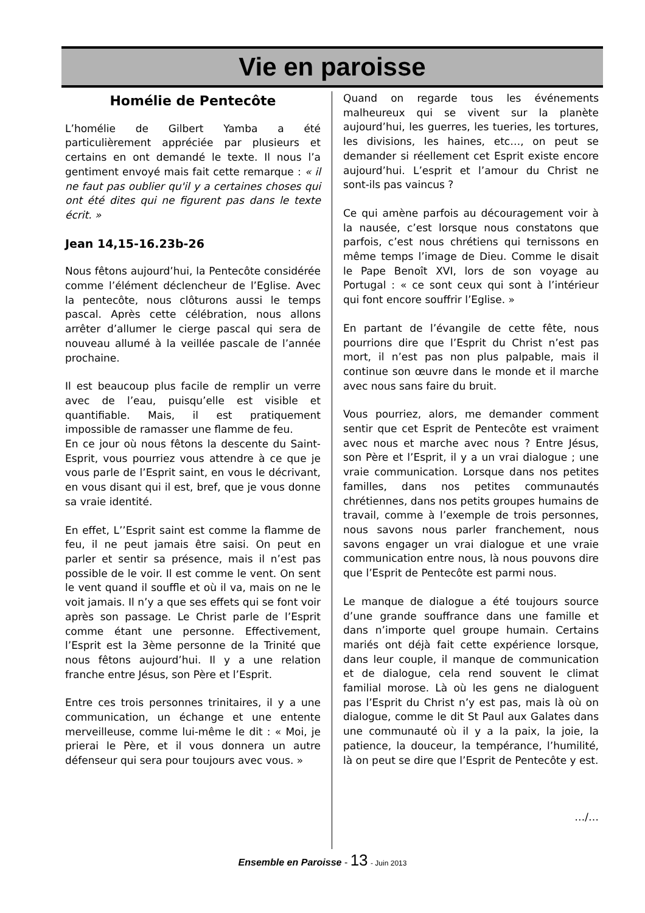Vie en paroisse
Homélie de Pentecôte
L’homélie de Gilbert Yamba a été particulièrement appréciée par plusieurs et certains en ont demandé le texte. Il nous l’a gentiment envoyé mais fait cette remarque : « il ne faut pas oublier qu'il y a certaines choses qui ont été dites qui ne figurent pas dans le texte écrit. »
Jean 14,15-16.23b-26
Nous fêtons aujourd’hui, la Pentecôte considérée comme l’élément déclencheur de l’Eglise. Avec la pentecôte, nous clôturons aussi le temps pascal. Après cette célébration, nous allons arrêter d’allumer le cierge pascal qui sera de nouveau allumé à la veillée pascale de l’année prochaine.
Il est beaucoup plus facile de remplir un verre avec de l’eau, puisqu’elle est visible et quantifiable. Mais, il est pratiquement impossible de ramasser une flamme de feu.
En ce jour où nous fêtons la descente du Saint-Esprit, vous pourriez vous attendre à ce que je vous parle de l’Esprit saint, en vous le décrivant, en vous disant qui il est, bref, que je vous donne sa vraie identité.
En effet, L’’Esprit saint est comme la flamme de feu, il ne peut jamais être saisi. On peut en parler et sentir sa présence, mais il n’est pas possible de le voir. Il est comme le vent. On sent le vent quand il souffle et où il va, mais on ne le voit jamais. Il n’y a que ses effets qui se font voir après son passage. Le Christ parle de l’Esprit comme étant une personne. Effectivement, l’Esprit est la 3ème personne de la Trinité que nous fêtons aujourd’hui. Il y a une relation franche entre Jésus, son Père et l’Esprit.
Entre ces trois personnes trinitaires, il y a une communication, un échange et une entente merveilleuse, comme lui-même le dit : « Moi, je prierai le Père, et il vous donnera un autre défenseur qui sera pour toujours avec vous. »
Quand on regarde tous les événements malheureux qui se vivent sur la planète aujourd’hui, les guerres, les tueries, les tortures, les divisions, les haines, etc…, on peut se demander si réellement cet Esprit existe encore aujourd’hui. L’esprit et l’amour du Christ ne sont-ils pas vaincus ?
Ce qui amène parfois au découragement voir à la nausée, c’est lorsque nous constatons que parfois, c’est nous chrétiens qui ternissons en même temps l’image de Dieu. Comme le disait le Pape Benoît XVI, lors de son voyage au Portugal : « ce sont ceux qui sont à l’intérieur qui font encore souffrir l’Eglise. »
En partant de l’évangile de cette fête, nous pourrions dire que l’Esprit du Christ n’est pas mort, il n’est pas non plus palpable, mais il continue son œuvre dans le monde et il marche avec nous sans faire du bruit.
Vous pourriez, alors, me demander comment sentir que cet Esprit de Pentecôte est vraiment avec nous et marche avec nous ? Entre Jésus, son Père et l’Esprit, il y a un vrai dialogue ; une vraie communication. Lorsque dans nos petites familles, dans nos petites communautés chrétiennes, dans nos petits groupes humains de travail, comme à l’exemple de trois personnes, nous savons nous parler franchement, nous savons engager un vrai dialogue et une vraie communication entre nous, là nous pouvons dire que l’Esprit de Pentecôte est parmi nous.
Le manque de dialogue a été toujours source d’une grande souffrance dans une famille et dans n’importe quel groupe humain. Certains mariés ont déjà fait cette expérience lorsque, dans leur couple, il manque de communication et de dialogue, cela rend souvent le climat familial morose. Là où les gens ne dialoguent pas l’Esprit du Christ n’y est pas, mais là où on dialogue, comme le dit St Paul aux Galates dans une communauté où il y a la paix, la joie, la patience, la douceur, la tempérance, l’humilité, là on peut se dire que l’Esprit de Pentecôte y est.
…/…
Ensemble en Paroisse - 13 - Juin 2013